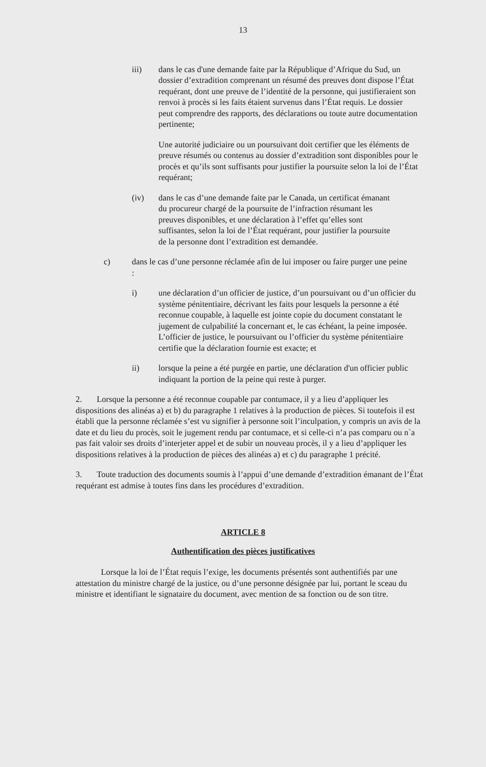13
iii) dans le cas d'une demande faite par la République d’Afrique du Sud, un dossier d’extradition comprenant un résumé des preuves dont dispose l’État requérant, dont une preuve de l’identité de la personne, qui justifieraient son renvoi à procès si les faits étaient survenus dans l’État requis. Le dossier peut comprendre des rapports, des déclarations ou toute autre documentation pertinente;
Une autorité judiciaire ou un poursuivant doit certifier que les éléments de preuve résumés ou contenus au dossier d’extradition sont disponibles pour le procès et qu’ils sont suffisants pour justifier la poursuite selon la loi de l’État requérant;
(iv) dans le cas d’une demande faite par le Canada, un certificat émanant du procureur chargé de la poursuite de l’infraction résumant les preuves disponibles, et une déclaration à l’effet qu’elles sont suffisantes, selon la loi de l’État requérant, pour justifier la poursuite de la personne dont l’extradition est demandée.
c) dans le cas d’une personne réclamée afin de lui imposer ou faire purger une peine :
i) une déclaration d’un officier de justice, d’un poursuivant ou d’un officier du système pénitentiaire, décrivant les faits pour lesquels la personne a été reconnue coupable, à laquelle est jointe copie du document constatant le jugement de culpabilité la concernant et, le cas échéant, la peine imposée. L’officier de justice, le poursuivant ou l’officier du système pénitentiaire certifie que la déclaration fournie est exacte; et
ii) lorsque la peine a été purgée en partie, une déclaration d'un officier public indiquant la portion de la peine qui reste à purger.
2. Lorsque la personne a été reconnue coupable par contumace, il y a lieu d’appliquer les dispositions des alinéas a) et b) du paragraphe 1 relatives à la production de pièces. Si toutefois il est établi que la personne réclamée s’est vu signifier à personne soit l’inculpation, y compris un avis de la date et du lieu du procès, soit le jugement rendu par contumace, et si celle-ci n’a pas comparu ou n`a pas fait valoir ses droits d’interjeter appel et de subir un nouveau procès, il y a lieu d’appliquer les dispositions relatives à la production de pièces des alinéas a) et c) du paragraphe 1 précité.
3. Toute traduction des documents soumis à l’appui d’une demande d’extradition émanant de l’État requérant est admise à toutes fins dans les procédures d’extradition.
ARTICLE 8
Authentification des pièces justificatives
Lorsque la loi de l’État requis l’exige, les documents présentés sont authentifiés par une attestation du ministre chargé de la justice, ou d’une personne désignée par lui, portant le sceau du ministre et identifiant le signataire du document, avec mention de sa fonction ou de son titre.